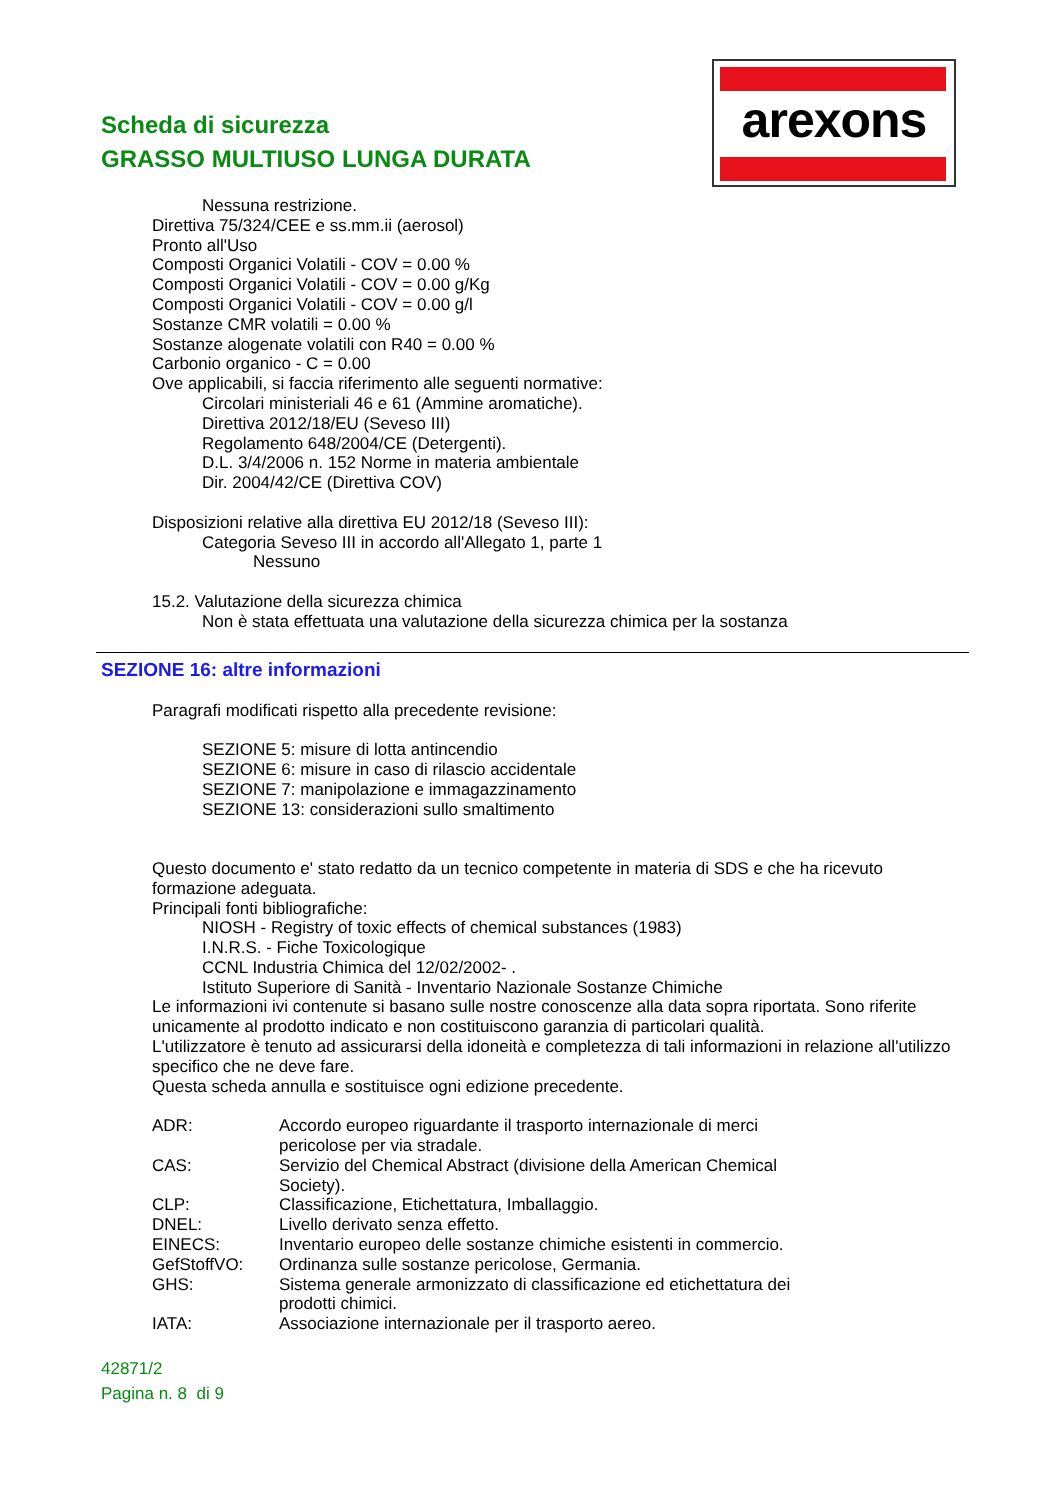Scheda di sicurezza
GRASSO MULTIUSO LUNGA DURATA
arexons
Nessuna restrizione.
Direttiva 75/324/CEE e ss.mm.ii (aerosol)
Pronto all'Uso
Composti Organici Volatili - COV = 0.00 %
Composti Organici Volatili - COV = 0.00 g/Kg
Composti Organici Volatili - COV = 0.00 g/l
Sostanze CMR volatili = 0.00 %
Sostanze alogenate volatili con R40 = 0.00 %
Carbonio organico - C = 0.00
Ove applicabili, si faccia riferimento alle seguenti normative:
Circolari ministeriali 46 e 61 (Ammine aromatiche).
Direttiva 2012/18/EU (Seveso III)
Regolamento 648/2004/CE (Detergenti).
D.L. 3/4/2006 n. 152 Norme in materia ambientale
Dir. 2004/42/CE (Direttiva COV)
Disposizioni relative alla direttiva EU 2012/18 (Seveso III):
Categoria Seveso III in accordo all'Allegato 1, parte 1
Nessuno
15.2. Valutazione della sicurezza chimica
Non è stata effettuata una valutazione della sicurezza chimica per la sostanza
SEZIONE 16: altre informazioni
Paragrafi modificati rispetto alla precedente revisione:
SEZIONE 5: misure di lotta antincendio
SEZIONE 6: misure in caso di rilascio accidentale
SEZIONE 7: manipolazione e immagazzinamento
SEZIONE 13: considerazioni sullo smaltimento
Questo documento e' stato redatto da un tecnico competente in materia di SDS e che ha ricevuto formazione adeguata.
Principali fonti bibliografiche:
NIOSH - Registry of toxic effects of chemical substances (1983)
I.N.R.S. - Fiche Toxicologique
CCNL Industria Chimica del 12/02/2002- .
Istituto Superiore di Sanità - Inventario Nazionale Sostanze Chimiche
Le informazioni ivi contenute si basano sulle nostre conoscenze alla data sopra riportata. Sono riferite unicamente al prodotto indicato e non costituiscono garanzia di particolari qualità.
L'utilizzatore è tenuto ad assicurarsi della idoneità e completezza di tali informazioni in relazione all'utilizzo specifico che ne deve fare.
Questa scheda annulla e sostituisce ogni edizione precedente.
| ADR: | Accordo europeo riguardante il trasporto internazionale di merci pericolose per via stradale. |
| CAS: | Servizio del Chemical Abstract (divisione della American Chemical Society). |
| CLP: | Classificazione, Etichettatura, Imballaggio. |
| DNEL: | Livello derivato senza effetto. |
| EINECS: | Inventario europeo delle sostanze chimiche esistenti in commercio. |
| GefStoffVO: | Ordinanza sulle sostanze pericolose, Germania. |
| GHS: | Sistema generale armonizzato di classificazione ed etichettatura dei prodotti chimici. |
| IATA: | Associazione internazionale per il trasporto aereo. |
42871/2
Pagina n. 8 di 9